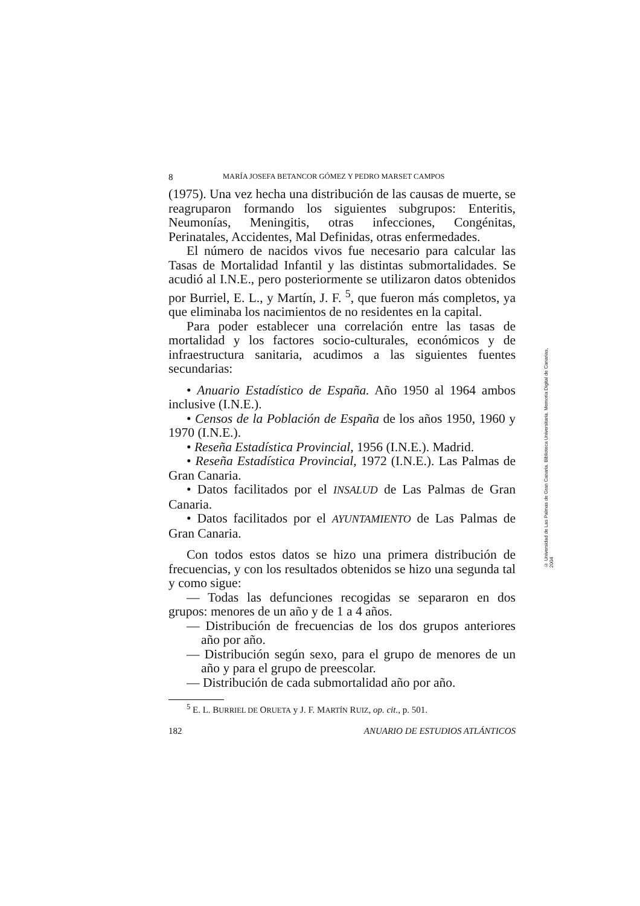8 MARÍA JOSEFA BETANCOR GÓMEZ Y PEDRO MARSET CAMPOS
(1975). Una vez hecha una distribución de las causas de muerte, se reagruparon formando los siguientes subgrupos: Enteritis, Neumonías, Meningitis, otras infecciones, Congénitas, Perinatales, Accidentes, Mal Definidas, otras enfermedades.
El número de nacidos vivos fue necesario para calcular las Tasas de Mortalidad Infantil y las distintas submortalidades. Se acudió al I.N.E., pero posteriormente se utilizaron datos obtenidos por Burriel, E. L., y Martín, J. F. <sup>5</sup>, que fueron más completos, ya que eliminaba los nacimientos de no residentes en la capital.
Para poder establecer una correlación entre las tasas de mortalidad y los factores socio-culturales, económicos y de infraestructura sanitaria, acudimos a las siguientes fuentes secundarias:
• Anuario Estadístico de España. Año 1950 al 1964 ambos inclusive (I.N.E.).
• Censos de la Población de España de los años 1950, 1960 y 1970 (I.N.E.).
• Reseña Estadística Provincial, 1956 (I.N.E.). Madrid.
• Reseña Estadística Provincial, 1972 (I.N.E.). Las Palmas de Gran Canaria.
• Datos facilitados por el INSALUD de Las Palmas de Gran Canaria.
• Datos facilitados por el AYUNTAMIENTO de Las Palmas de Gran Canaria.
Con todos estos datos se hizo una primera distribución de frecuencias, y con los resultados obtenidos se hizo una segunda tal y como sigue:
— Todas las defunciones recogidas se separaron en dos grupos: menores de un año y de 1 a 4 años.
— Distribución de frecuencias de los dos grupos anteriores año por año.
— Distribución según sexo, para el grupo de menores de un año y para el grupo de preescolar.
— Distribución de cada submortalidad año por año.
<sup>5</sup> E. L. BURRIEL DE ORUETA y J. F. MARTÍN RUIZ, op. cit., p. 501.
182 ANUARIO DE ESTUDIOS ATLÁNTICOS
© Universidad de Las Palmas de Gran Canaria. Biblioteca Universitaria. Memoria Digital de Canarias, 2004